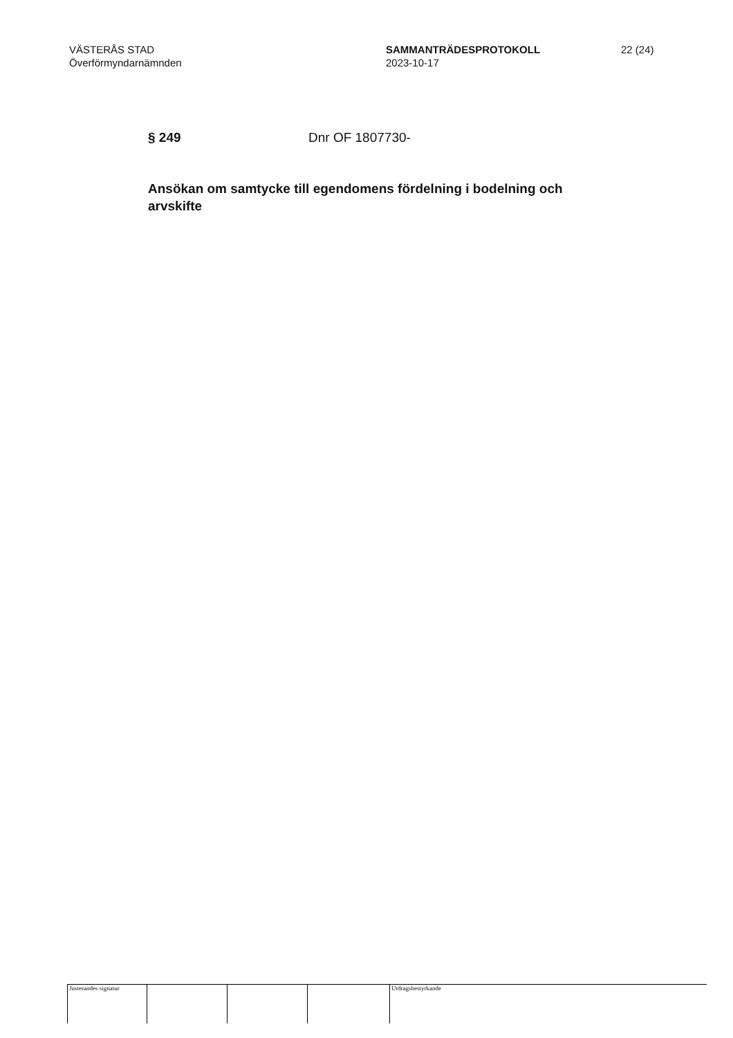VÄSTERÅS STAD
Överförmyndarnämnden
SAMMANTRÄDESPROTOKOLL
2023-10-17
22 (24)
§ 249 Dnr OF 1807730-
Ansökan om samtycke till egendomens fördelning i bodelning och arvskifte
Justerandes signatur Utdragsbestyrkande